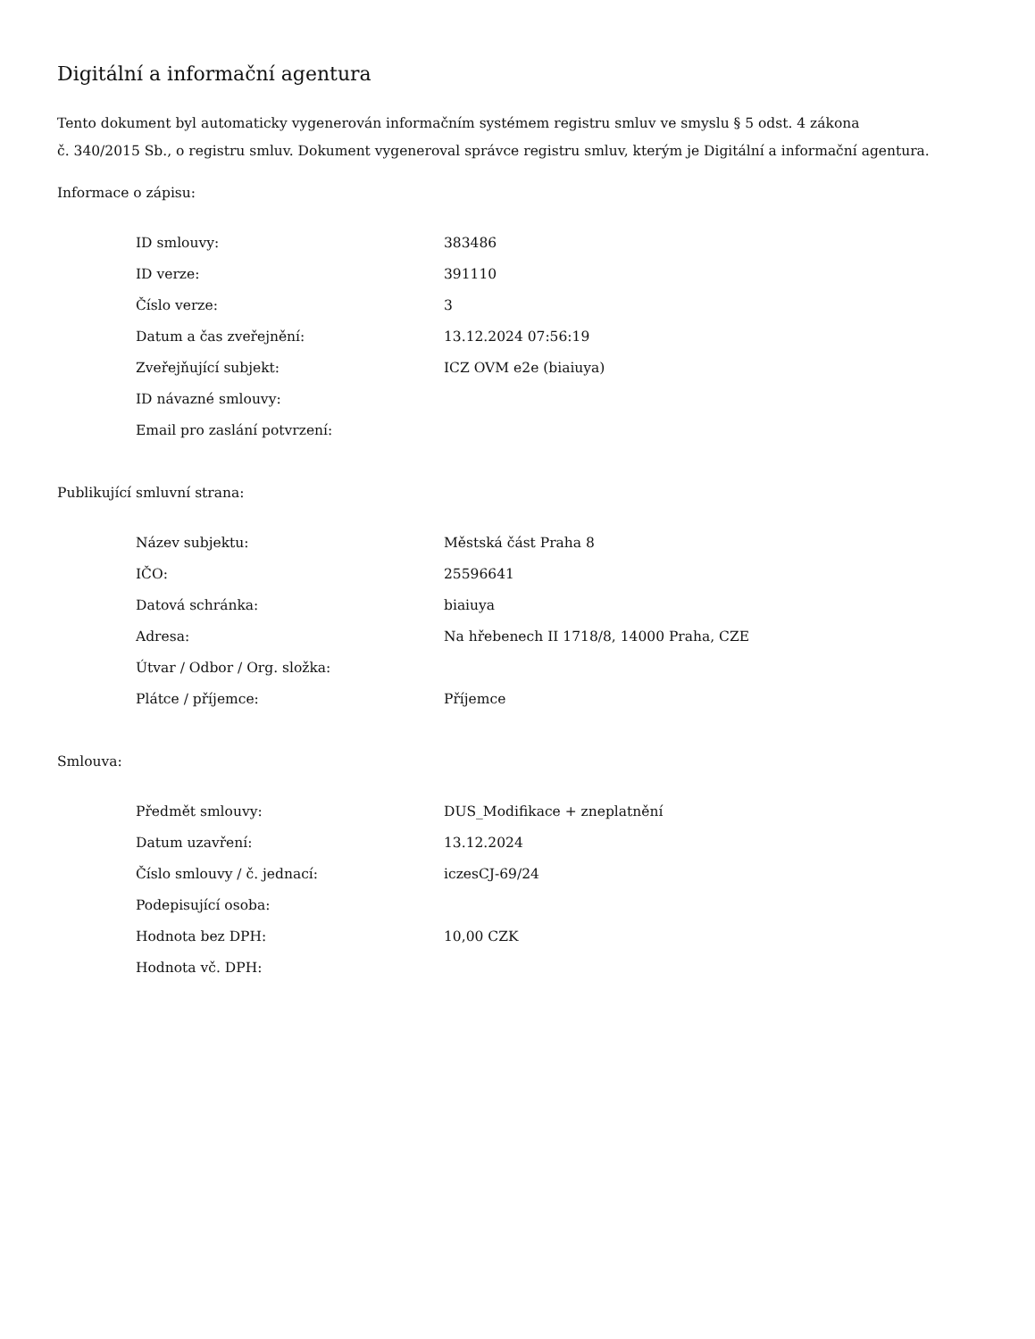Digitální a informační agentura
Tento dokument byl automaticky vygenerován informačním systémem registru smluv ve smyslu § 5 odst. 4 zákona
č. 340/2015 Sb., o registru smluv. Dokument vygeneroval správce registru smluv, kterým je Digitální a informační agentura.
Informace o zápisu:
| ID smlouvy: | 383486 |
| ID verze: | 391110 |
| Číslo verze: | 3 |
| Datum a čas zveřejnění: | 13.12.2024 07:56:19 |
| Zveřejňující subjekt: | ICZ OVM e2e (biaiuya) |
| ID návazné smlouvy: | |
| Email pro zaslání potvrzení: | |
Publikující smluvní strana:
| Název subjektu: | Městská část Praha 8 |
| IČO: | 25596641 |
| Datová schránka: | biaiuya |
| Adresa: | Na hřebenech II 1718/8, 14000 Praha, CZE |
| Útvar / Odbor / Org. složka: | |
| Plátce / příjemce: | Příjemce |
Smlouva:
| Předmět smlouvy: | DUS_Modifikace + zneplatnění |
| Datum uzavření: | 13.12.2024 |
| Číslo smlouvy / č. jednací: | iczesCJ-69/24 |
| Podepisující osoba: | |
| Hodnota bez DPH: | 10,00 CZK |
| Hodnota vč. DPH: | |